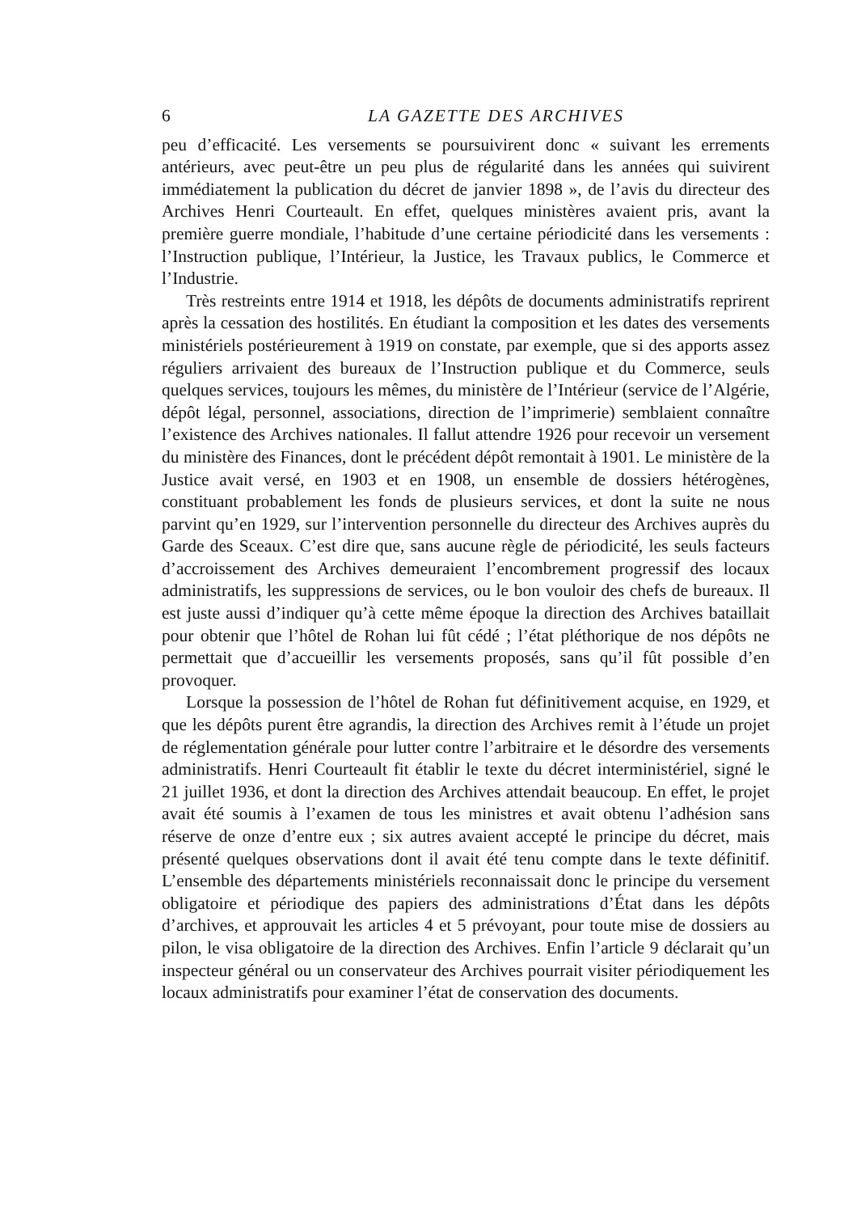6 LA GAZETTE DES ARCHIVES
peu d’efficacité. Les versements se poursuivirent donc « suivant les errements antérieurs, avec peut-être un peu plus de régularité dans les années qui suivirent immédiatement la publication du décret de janvier 1898 », de l’avis du directeur des Archives Henri Courteault. En effet, quelques ministères avaient pris, avant la première guerre mondiale, l’habitude d’une certaine périodicité dans les versements : l’Instruction publique, l’Intérieur, la Justice, les Travaux publics, le Commerce et l’Industrie.
Très restreints entre 1914 et 1918, les dépôts de documents administratifs reprirent après la cessation des hostilités. En étudiant la composition et les dates des versements ministériels postérieurement à 1919 on constate, par exemple, que si des apports assez réguliers arrivaient des bureaux de l’Instruction publique et du Commerce, seuls quelques services, toujours les mêmes, du ministère de l’Intérieur (service de l’Algérie, dépôt légal, personnel, associations, direction de l’imprimerie) semblaient connaître l’existence des Archives nationales. Il fallut attendre 1926 pour recevoir un versement du ministère des Finances, dont le précédent dépôt remontait à 1901. Le ministère de la Justice avait versé, en 1903 et en 1908, un ensemble de dossiers hétérogènes, constituant probablement les fonds de plusieurs services, et dont la suite ne nous parvint qu’en 1929, sur l’intervention personnelle du directeur des Archives auprès du Garde des Sceaux. C’est dire que, sans aucune règle de périodicité, les seuls facteurs d’accroissement des Archives demeuraient l’encombrement progressif des locaux administratifs, les suppressions de services, ou le bon vouloir des chefs de bureaux. Il est juste aussi d’indiquer qu’à cette même époque la direction des Archives bataillait pour obtenir que l’hôtel de Rohan lui fût cédé ; l’état pléthorique de nos dépôts ne permettait que d’accueillir les versements proposés, sans qu’il fût possible d’en provoquer.
Lorsque la possession de l’hôtel de Rohan fut définitivement acquise, en 1929, et que les dépôts purent être agrandis, la direction des Archives remit à l’étude un projet de réglementation générale pour lutter contre l’arbitraire et le désordre des versements administratifs. Henri Courteault fit établir le texte du décret interministériel, signé le 21 juillet 1936, et dont la direction des Archives attendait beaucoup. En effet, le projet avait été soumis à l’examen de tous les ministres et avait obtenu l’adhésion sans réserve de onze d’entre eux ; six autres avaient accepté le principe du décret, mais présenté quelques observations dont il avait été tenu compte dans le texte définitif. L’ensemble des départements ministériels reconnaissait donc le principe du versement obligatoire et périodique des papiers des administrations d’État dans les dépôts d’archives, et approuvait les articles 4 et 5 prévoyant, pour toute mise de dossiers au pilon, le visa obligatoire de la direction des Archives. Enfin l’article 9 déclarait qu’un inspecteur général ou un conservateur des Archives pourrait visiter périodiquement les locaux administratifs pour examiner l’état de conservation des documents.